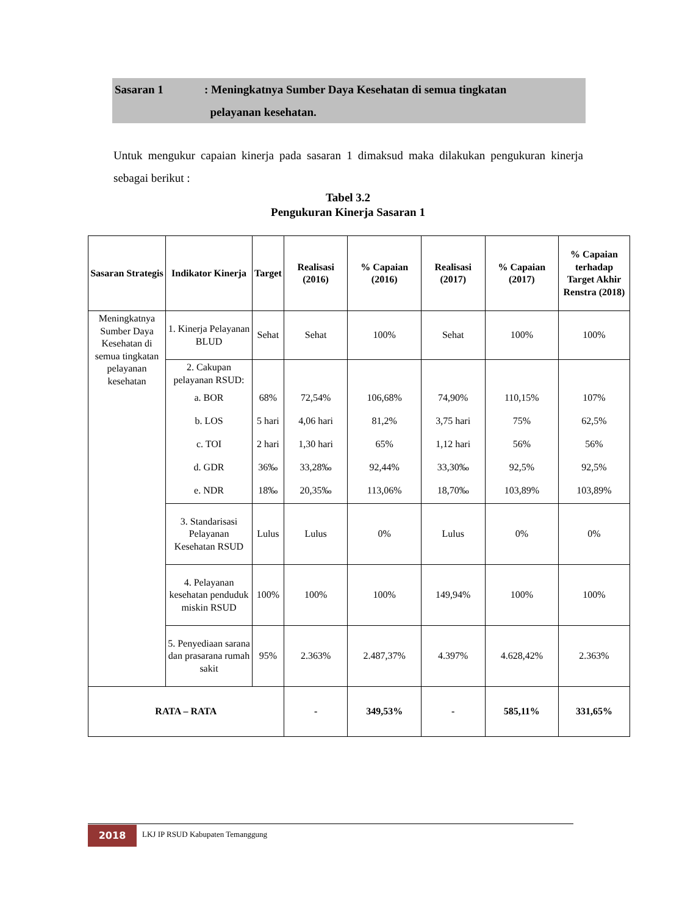Sasaran 1 : Meningkatnya Sumber Daya Kesehatan di semua tingkatan
pelayanan kesehatan.
Untuk mengukur capaian kinerja pada sasaran 1 dimaksud maka dilakukan pengukuran kinerja sebagai berikut :
Tabel 3.2
Pengukuran Kinerja Sasaran 1
| Sasaran Strategis | Indikator Kinerja | Target | Realisasi (2016) | % Capaian (2016) | Realisasi (2017) | % Capaian (2017) | % Capaian terhadap Target Akhir Renstra (2018) |
| --- | --- | --- | --- | --- | --- | --- | --- |
| Meningkatnya Sumber Daya Kesehatan di semua tingkatan pelayanan kesehatan | 1. Kinerja Pelayanan BLUD | Sehat | Sehat | 100% | Sehat | 100% | 100% |
| | 2. Cakupan pelayanan RSUD: a. BOR b. LOS c. TOI d. GDR e. NDR | 68% 5 hari 2 hari 36‰ 18‰ | 72,54% 4,06 hari 1,30 hari 33,28‰ 20,35‰ | 106,68% 81,2% 65% 92,44% 113,06% | 74,90% 3,75 hari 1,12 hari 33,30‰ 18,70‰ | 110,15% 75% 56% 92,5% 103,89% | 107% 62,5% 56% 92,5% 103,89% |
| | 3. Standarisasi Pelayanan Kesehatan RSUD | Lulus | Lulus | 0% | Lulus | 0% | 0% |
| | 4. Pelayanan kesehatan penduduk miskin RSUD | 100% | 100% | 100% | 149,94% | 100% | 100% |
| | 5. Penyediaan sarana dan prasarana rumah sakit | 95% | 2.363% | 2.487,37% | 4.397% | 4.628,42% | 2.363% |
| RATA – RATA | | | - | 349,53% | - | 585,11% | 331,65% |
2018
LKJ IP RSUD Kabupaten Temanggung